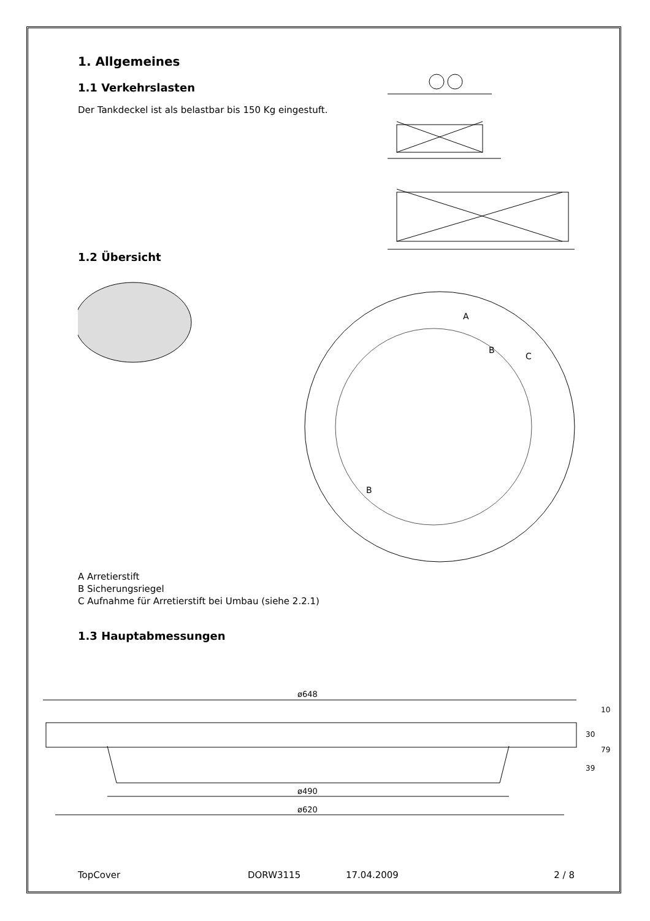1. Allgemeines
1.1 Verkehrslasten
Der Tankdeckel ist als belastbar bis 150 Kg eingestuft.
1.2 Übersicht
A
B
C
B
A Arretierstift
B Sicherungsriegel
C Aufnahme für Arretierstift bei Umbau (siehe 2.2.1)
1.3 Hauptabmessungen
ø648
ø490
ø620
10
30
79
39
TopCover DORW3115 17.04.2009 2 / 8